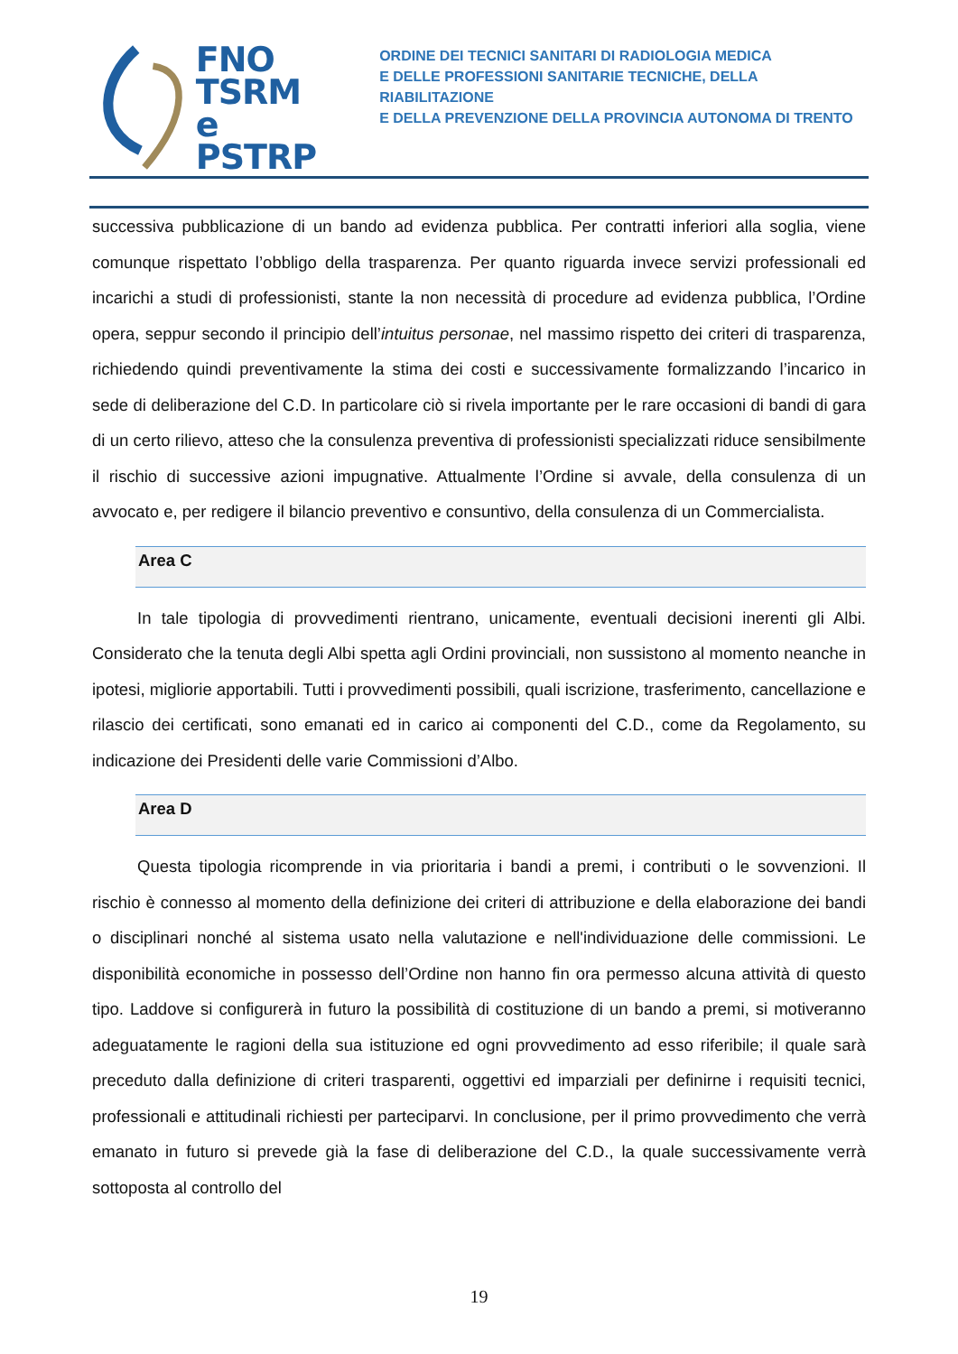FNO
TSRM e
PSTRP
ORDINE DEI TECNICI SANITARI DI RADIOLOGIA MEDICA
E DELLE PROFESSIONI SANITARIE TECNICHE, DELLA RIABILITAZIONE
E DELLA PREVENZIONE DELLA PROVINCIA AUTONOMA DI TRENTO
successiva pubblicazione di un bando ad evidenza pubblica. Per contratti inferiori alla soglia, viene comunque rispettato l’obbligo della trasparenza. Per quanto riguarda invece servizi professionali ed incarichi a studi di professionisti, stante la non necessità di procedure ad evidenza pubblica, l’Ordine opera, seppur secondo il principio dell’intuitus personae, nel massimo rispetto dei criteri di trasparenza, richiedendo quindi preventivamente la stima dei costi e successivamente formalizzando l’incarico in sede di deliberazione del C.D. In particolare ciò si rivela importante per le rare occasioni di bandi di gara di un certo rilievo, atteso che la consulenza preventiva di professionisti specializzati riduce sensibilmente il rischio di successive azioni impugnative. Attualmente l’Ordine si avvale, della consulenza di un avvocato e, per redigere il bilancio preventivo e consuntivo, della consulenza di un Commercialista.
Area C
In tale tipologia di provvedimenti rientrano, unicamente, eventuali decisioni inerenti gli Albi. Considerato che la tenuta degli Albi spetta agli Ordini provinciali, non sussistono al momento neanche in ipotesi, migliorie apportabili. Tutti i provvedimenti possibili, quali iscrizione, trasferimento, cancellazione e rilascio dei certificati, sono emanati ed in carico ai componenti del C.D., come da Regolamento, su indicazione dei Presidenti delle varie Commissioni d’Albo.
Area D
Questa tipologia ricomprende in via prioritaria i bandi a premi, i contributi o le sovvenzioni. Il rischio è connesso al momento della definizione dei criteri di attribuzione e della elaborazione dei bandi o disciplinari nonché al sistema usato nella valutazione e nell'individuazione delle commissioni. Le disponibilità economiche in possesso dell’Ordine non hanno fin ora permesso alcuna attività di questo tipo. Laddove si configurerà in futuro la possibilità di costituzione di un bando a premi, si motiveranno adeguatamente le ragioni della sua istituzione ed ogni provvedimento ad esso riferibile; il quale sarà preceduto dalla definizione di criteri trasparenti, oggettivi ed imparziali per definirne i requisiti tecnici, professionali e attitudinali richiesti per parteciparvi. In conclusione, per il primo provvedimento che verrà emanato in futuro si prevede già la fase di deliberazione del C.D., la quale successivamente verrà sottoposta al controllo del
19